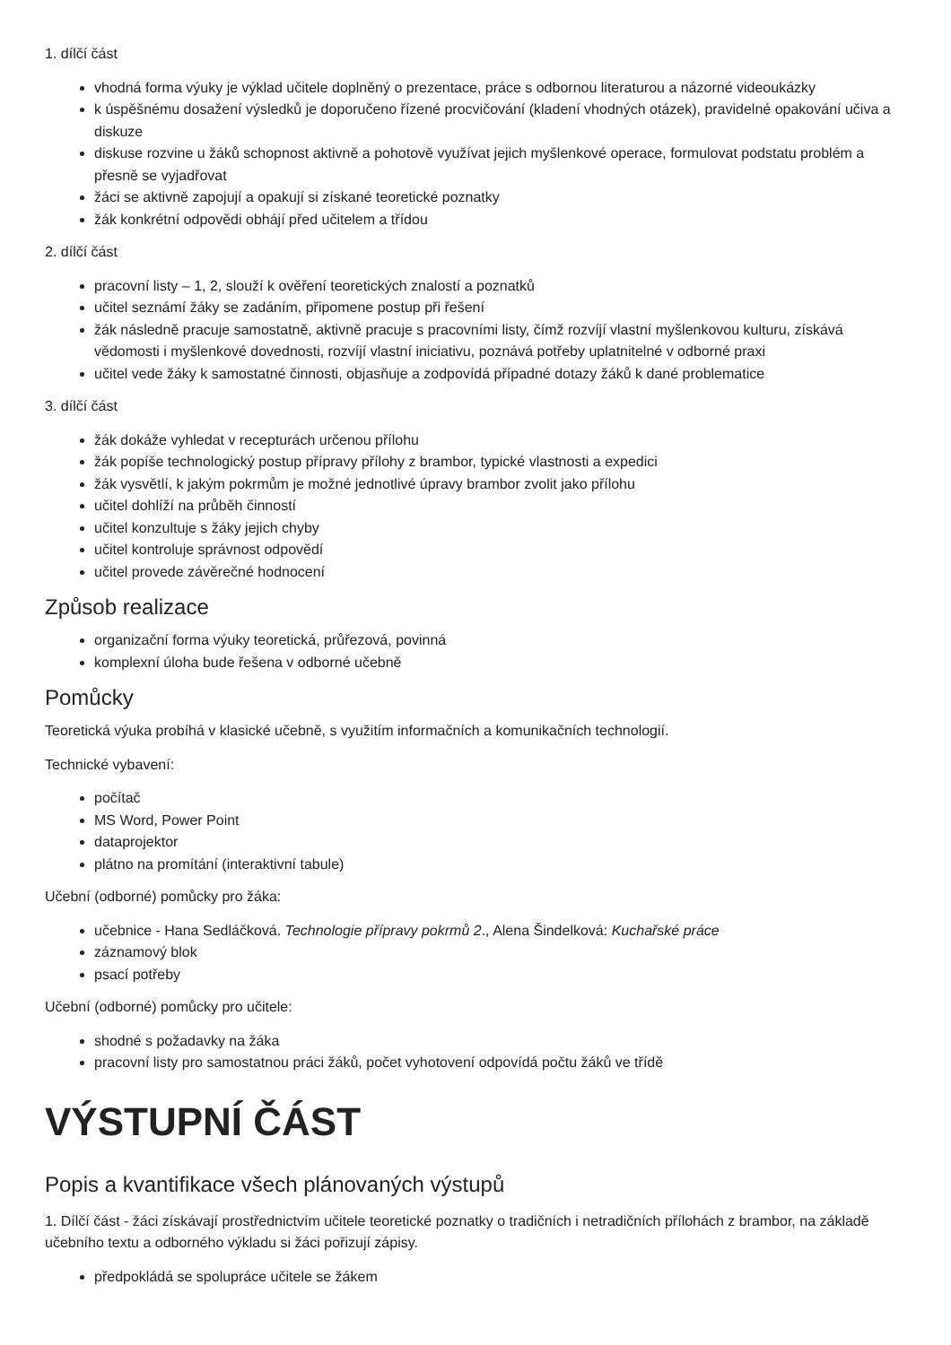1. dílčí část
vhodná forma výuky je výklad učitele doplněný o prezentace, práce s odbornou literaturou a názorné videoukázky
k úspěšnému dosažení výsledků je doporučeno řízené procvičování (kladení vhodných otázek), pravidelné opakování učiva a diskuze
diskuse rozvine u žáků schopnost aktivně a pohotově využívat jejich myšlenkové operace, formulovat podstatu problém a přesně se vyjadřovat
žáci se aktivně zapojují a opakují si získané teoretické poznatky
žák konkrétní odpovědi obhájí před učitelem a třídou
2. dílčí část
pracovní listy – 1, 2, slouží k ověření teoretických znalostí a poznatků
učitel seznámí žáky se zadáním, připomene postup při řešení
žák následně pracuje samostatně, aktivně pracuje s pracovními listy, čímž rozvíjí vlastní myšlenkovou kulturu, získává vědomosti i myšlenkové dovednosti, rozvíjí vlastní iniciativu, poznává potřeby uplatnitelné v odborné praxi
učitel vede žáky k samostatné činnosti, objasňuje a zodpovídá případné dotazy žáků k dané problematice
3. dílčí část
žák dokáže vyhledat v recepturách určenou přílohu
žák popíše technologický postup přípravy přílohy z brambor, typické vlastnosti a expedici
žák vysvětlí, k jakým pokrmům je možné jednotlivé úpravy brambor zvolit jako přílohu
učitel dohlíží na průběh činností
učitel konzultuje s žáky jejich chyby
učitel kontroluje správnost odpovědí
učitel provede závěrečné hodnocení
Způsob realizace
organizační forma výuky teoretická, průřezová, povinná
komplexní úloha bude řešena v odborné učebně
Pomůcky
Teoretická výuka probíhá v klasické učebně, s využitím informačních a komunikačních technologií.
Technické vybavení:
počítač
MS Word, Power Point
dataprojektor
plátno na promítání (interaktivní tabule)
Učební (odborné) pomůcky pro žáka:
učebnice - Hana Sedláčková. Technologie přípravy pokrmů 2., Alena Šindelková: Kuchařské práce
záznamový blok
psací potřeby
Učební (odborné) pomůcky pro učitele:
shodné s požadavky na žáka
pracovní listy pro samostatnou práci žáků, počet vyhotovení odpovídá počtu žáků ve třídě
VÝSTUPNÍ ČÁST
Popis a kvantifikace všech plánovaných výstupů
1. Dílčí část - žáci získávají prostřednictvím učitele teoretické poznatky o tradičních i netradičních přílohách z brambor, na základě učebního textu a odborného výkladu si žáci pořizují zápisy.
předpokládá se spolupráce učitele se žákem